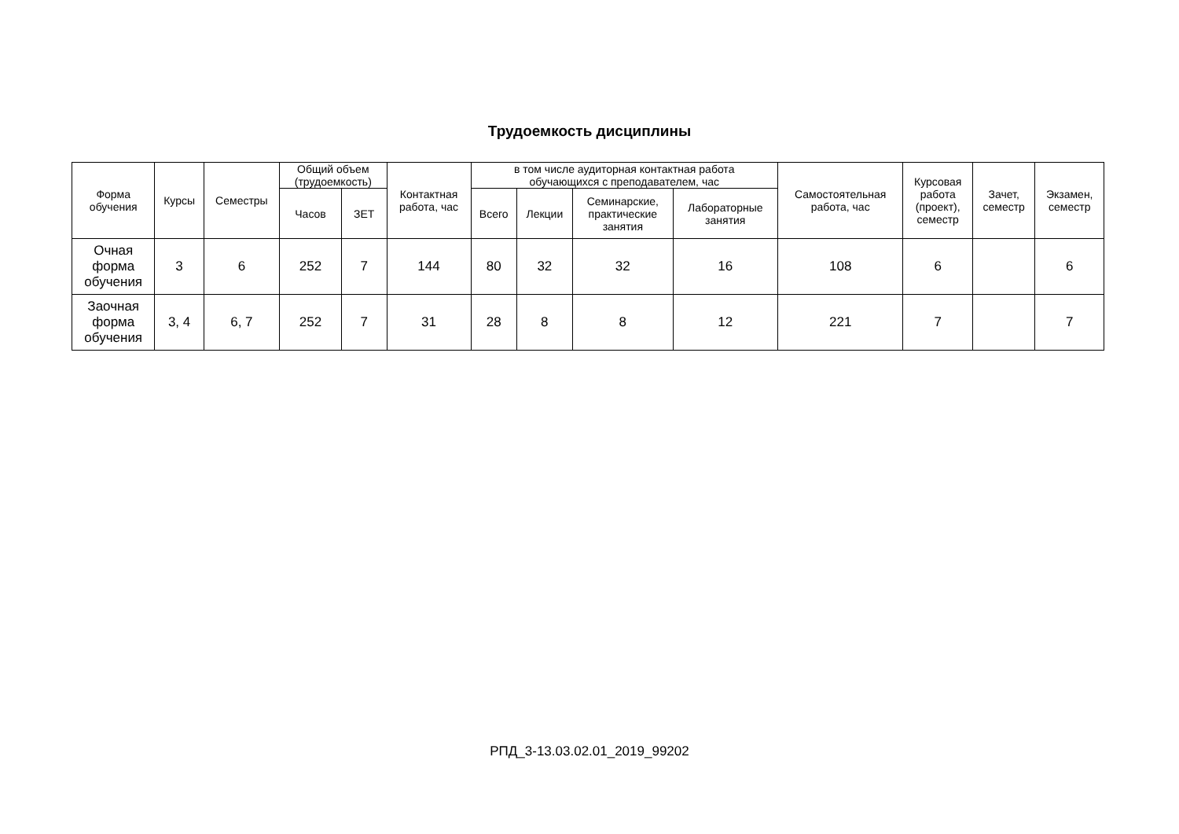Трудоемкость дисциплины
| Форма обучения | Курсы | Семестры | Общий объем (трудоемкость) | | Контактная работа, час | в том числе аудиторная контактная работа обучающихся с преподавателем, час | | | | Самостоятельная работа, час | Курсовая работа (проект), семестр | Зачет, семестр | Экзамен, семестр |
| --- | --- | --- | --- | --- | --- | --- | --- | --- | --- | --- | --- | --- | --- |
| | | | Часов | ЗЕТ | | Всего | Лекции | Семинарские, практические занятия | Лабораторные занятия | | | | |
| Очная форма обучения | 3 | 6 | 252 | 7 | 144 | 80 | 32 | 32 | 16 | 108 | 6 | | 6 |
| Заочная форма обучения | 3, 4 | 6, 7 | 252 | 7 | 31 | 28 | 8 | 8 | 12 | 221 | 7 | | 7 |
РПД_3-13.03.02.01_2019_99202